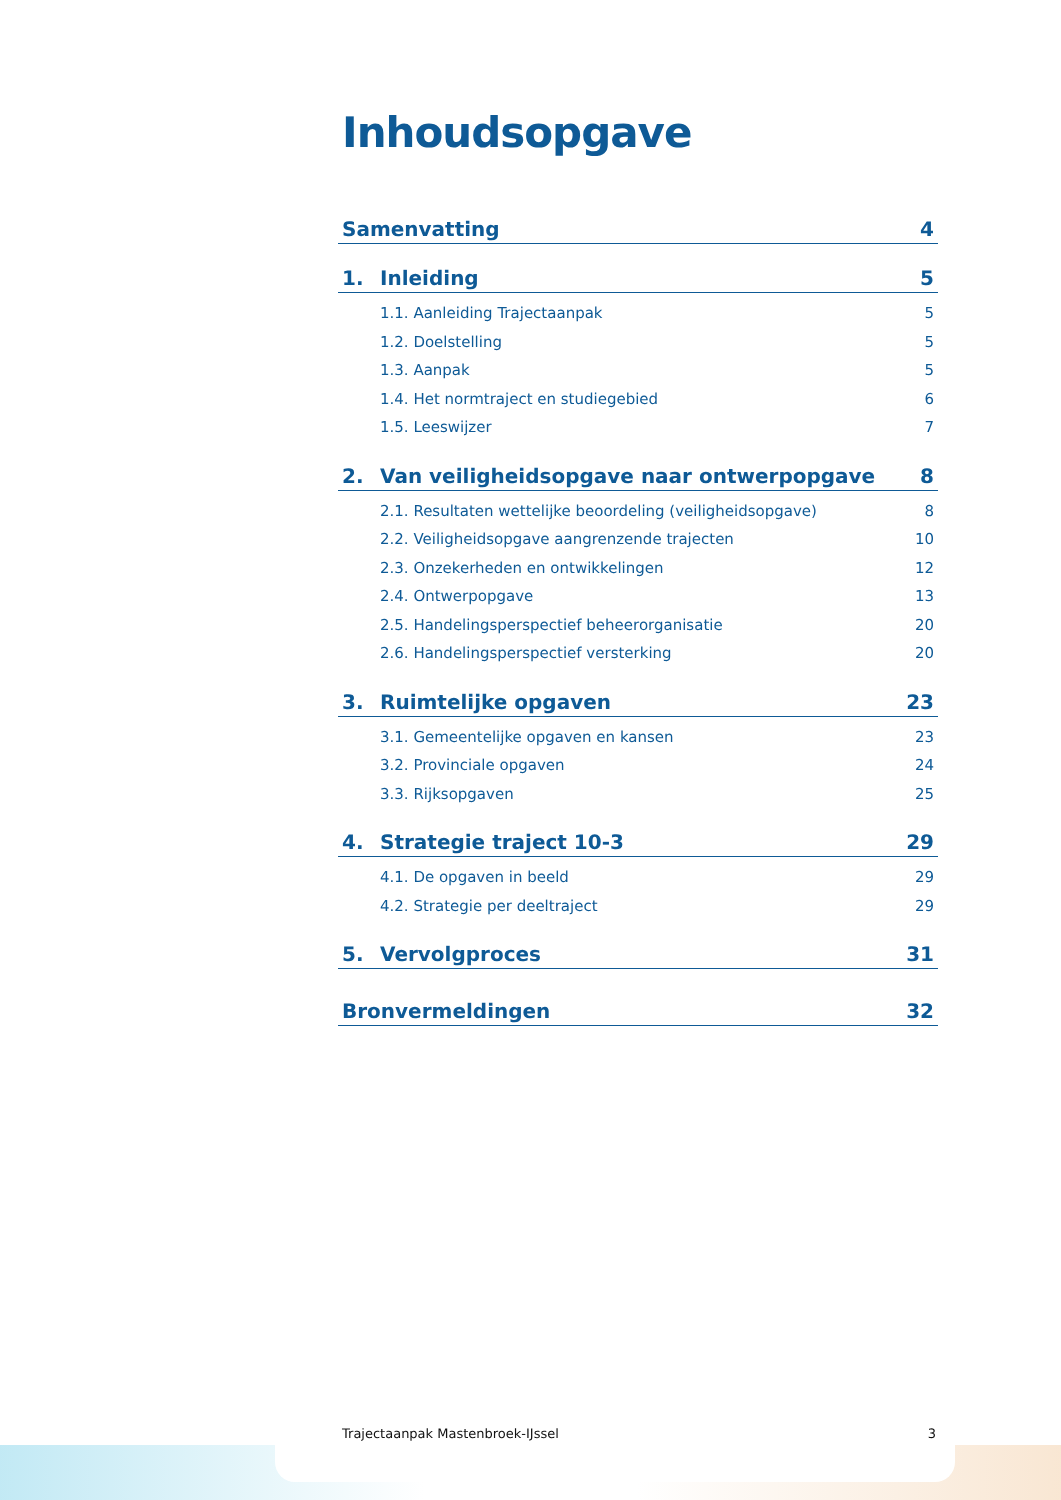Inhoudsopgave
Samenvatting 4
1. Inleiding 5
1.1. Aanleiding Trajectaanpak 5
1.2. Doelstelling 5
1.3. Aanpak 5
1.4. Het normtraject en studiegebied 6
1.5. Leeswijzer 7
2. Van veiligheidsopgave naar ontwerpopgave 8
2.1. Resultaten wettelijke beoordeling (veiligheidsopgave) 8
2.2. Veiligheidsopgave aangrenzende trajecten 10
2.3. Onzekerheden en ontwikkelingen 12
2.4. Ontwerpopgave 13
2.5. Handelingsperspectief beheerorganisatie 20
2.6. Handelingsperspectief versterking 20
3. Ruimtelijke opgaven 23
3.1. Gemeentelijke opgaven en kansen 23
3.2. Provinciale opgaven 24
3.3. Rijksopgaven 25
4. Strategie traject 10-3 29
4.1. De opgaven in beeld 29
4.2. Strategie per deeltraject 29
5. Vervolgproces 31
Bronvermeldingen 32
Trajectaanpak Mastenbroek-IJssel 3